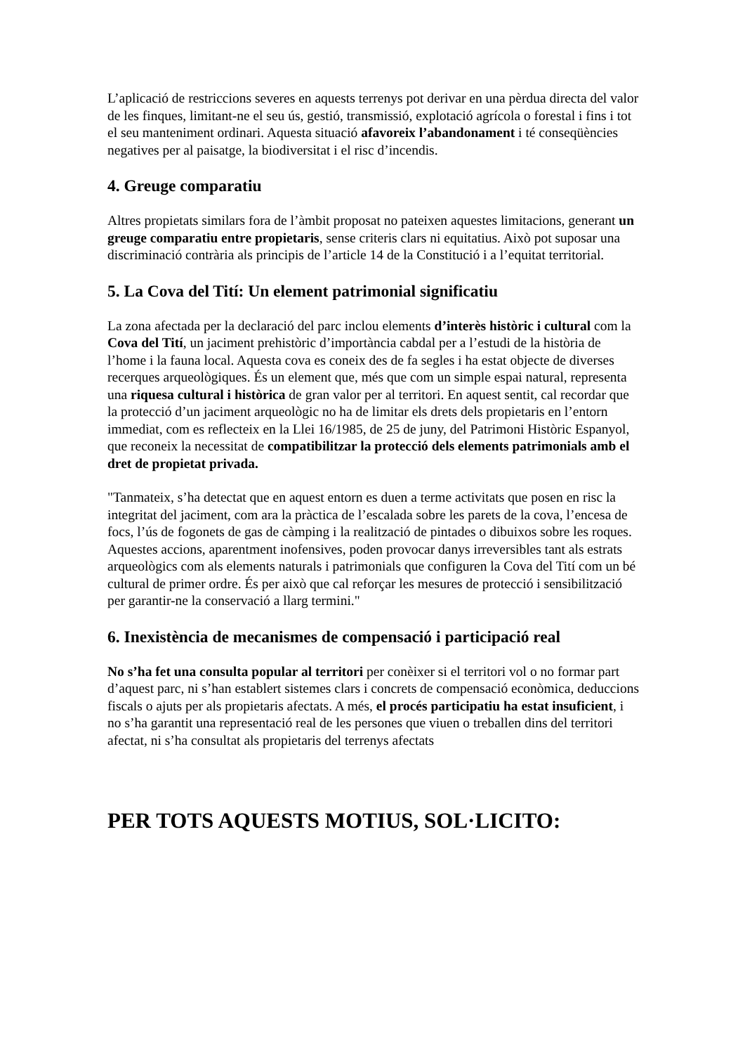L’aplicació de restriccions severes en aquests terrenys pot derivar en una pèrdua directa del valor de les finques, limitant-ne el seu ús, gestió, transmissió, explotació agrícola o forestal i fins i tot el seu manteniment ordinari. Aquesta situació afavoreix l’abandonament i té conseqüències negatives per al paisatge, la biodiversitat i el risc d’incendis.
4. Greuge comparatiu
Altres propietats similars fora de l’àmbit proposat no pateixen aquestes limitacions, generant un greuge comparatiu entre propietaris, sense criteris clars ni equitatius. Això pot suposar una discriminació contrària als principis de l’article 14 de la Constitució i a l’equitat territorial.
5. La Cova del Tití: Un element patrimonial significatiu
La zona afectada per la declaració del parc inclou elements d’interès històric i cultural com la Cova del Tití, un jaciment prehistòric d’importància cabdal per a l’estudi de la història de l’home i la fauna local. Aquesta cova es coneix des de fa segles i ha estat objecte de diverses recerques arqueològiques. És un element que, més que com un simple espai natural, representa una riquesa cultural i històrica de gran valor per al territori. En aquest sentit, cal recordar que la protecció d’un jaciment arqueològic no ha de limitar els drets dels propietaris en l’entorn immediat, com es reflecteix en la Llei 16/1985, de 25 de juny, del Patrimoni Històric Espanyol, que reconeix la necessitat de compatibilitzar la protecció dels elements patrimonials amb el dret de propietat privada.
"Tanmateix, s’ha detectat que en aquest entorn es duen a terme activitats que posen en risc la integritat del jaciment, com ara la pràctica de l’escalada sobre les parets de la cova, l’encesa de focs, l’ús de fogonets de gas de càmping i la realització de pintades o dibuixos sobre les roques. Aquestes accions, aparentment inofensives, poden provocar danys irreversibles tant als estrats arqueològics com als elements naturals i patrimonials que configuren la Cova del Tití com un bé cultural de primer ordre. És per això que cal reforçar les mesures de protecció i sensibilització per garantir-ne la conservació a llarg termini."
6. Inexistència de mecanismes de compensació i participació real
No s’ha fet una consulta popular al territori per conèixer si el territori vol o no formar part d’aquest parc, ni s’han establert sistemes clars i concrets de compensació econòmica, deduccions fiscals o ajuts per als propietaris afectats. A més, el procés participatiu ha estat insuficient, i no s’ha garantit una representació real de les persones que viuen o treballen dins del territori afectat, ni s’ha consultat als propietaris del terrenys afectats
PER TOTS AQUESTS MOTIUS, SOL·LICITO: